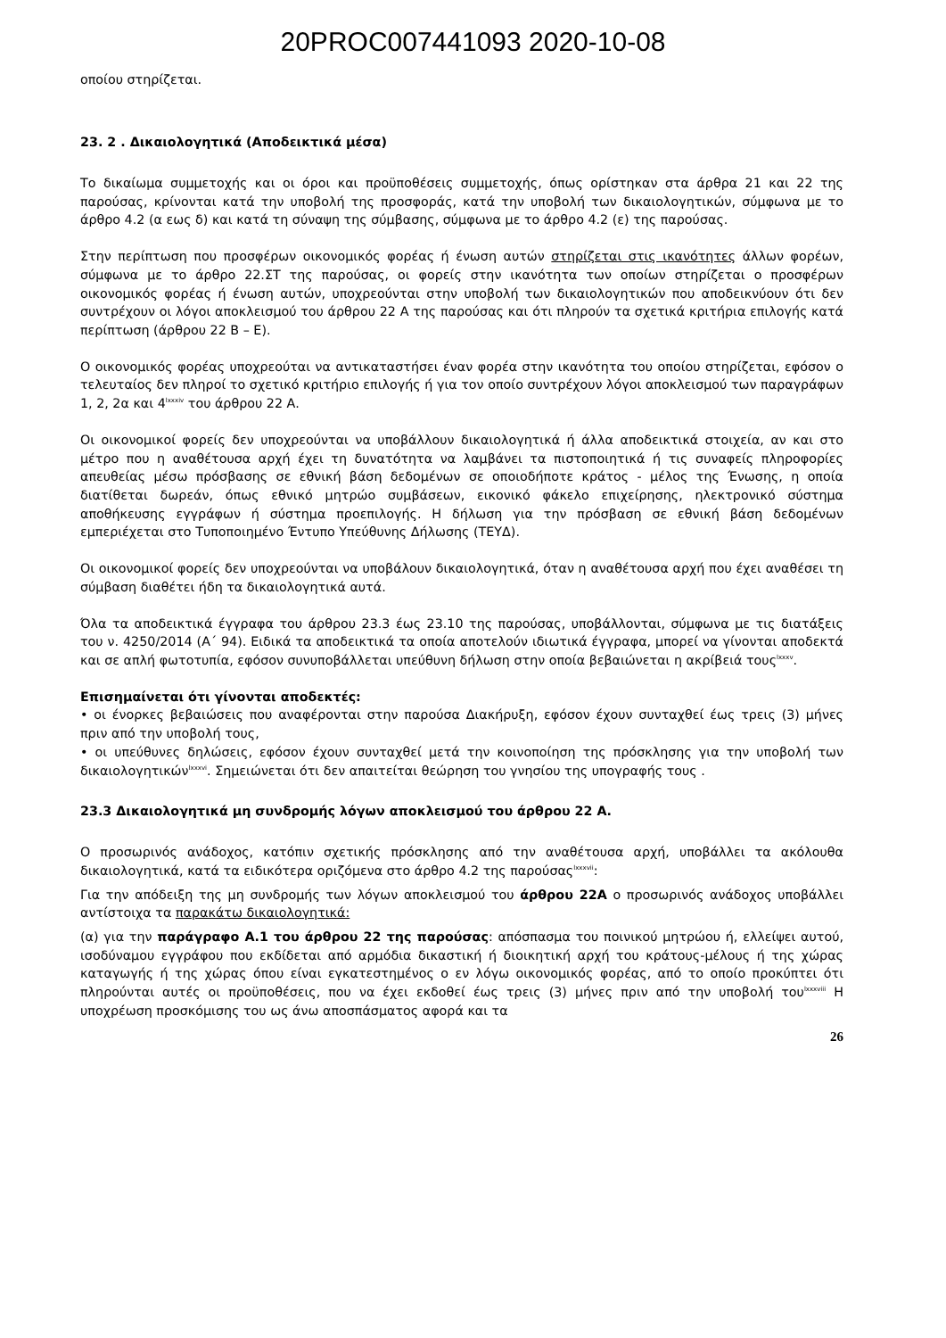20PROC007441093 2020-10-08
οποίου στηρίζεται.
23. 2 . Δικαιολογητικά (Αποδεικτικά μέσα)
Το δικαίωμα συμμετοχής και οι όροι και προϋποθέσεις συμμετοχής, όπως ορίστηκαν στα άρθρα 21 και 22 της παρούσας, κρίνονται κατά την υποβολή της προσφοράς, κατά την υποβολή των δικαιολογητικών, σύμφωνα με το άρθρο 4.2 (α εως δ) και κατά τη σύναψη της σύμβασης, σύμφωνα με το άρθρο 4.2 (ε) της παρούσας.
Στην περίπτωση που προσφέρων οικονομικός φορέας ή ένωση αυτών στηρίζεται στις ικανότητες άλλων φορέων, σύμφωνα με το άρθρο 22.ΣΤ της παρούσας, οι φορείς στην ικανότητα των οποίων στηρίζεται ο προσφέρων οικονομικός φορέας ή ένωση αυτών, υποχρεούνται στην υποβολή των δικαιολογητικών που αποδεικνύουν ότι δεν συντρέχουν οι λόγοι αποκλεισμού του άρθρου 22 Α της παρούσας και ότι πληρούν τα σχετικά κριτήρια επιλογής κατά περίπτωση (άρθρου 22 Β – Ε).
Ο οικονομικός φορέας υποχρεούται να αντικαταστήσει έναν φορέα στην ικανότητα του οποίου στηρίζεται, εφόσον ο τελευταίος δεν πληροί το σχετικό κριτήριο επιλογής ή για τον οποίο συντρέχουν λόγοι αποκλεισμού των παραγράφων 1, 2, 2α και 4<sup>lxxxiv</sup> του άρθρου 22 Α.
Οι οικονομικοί φορείς δεν υποχρεούνται να υποβάλλουν δικαιολογητικά ή άλλα αποδεικτικά στοιχεία, αν και στο μέτρο που η αναθέτουσα αρχή έχει τη δυνατότητα να λαμβάνει τα πιστοποιητικά ή τις συναφείς πληροφορίες απευθείας μέσω πρόσβασης σε εθνική βάση δεδομένων σε οποιοδήποτε κράτος - μέλος της Ένωσης, η οποία διατίθεται δωρεάν, όπως εθνικό μητρώο συμβάσεων, εικονικό φάκελο επιχείρησης, ηλεκτρονικό σύστημα αποθήκευσης εγγράφων ή σύστημα προεπιλογής. Η δήλωση για την πρόσβαση σε εθνική βάση δεδομένων εμπεριέχεται στο Τυποποιημένο Έντυπο Υπεύθυνης Δήλωσης (ΤΕΥΔ).
Οι οικονομικοί φορείς δεν υποχρεούνται να υποβάλουν δικαιολογητικά, όταν η αναθέτουσα αρχή που έχει αναθέσει τη σύμβαση διαθέτει ήδη τα δικαιολογητικά αυτά.
Όλα τα αποδεικτικά έγγραφα του άρθρου 23.3 έως 23.10 της παρούσας, υποβάλλονται, σύμφωνα με τις διατάξεις του ν. 4250/2014 (Α΄ 94). Ειδικά τα αποδεικτικά τα οποία αποτελούν ιδιωτικά έγγραφα, μπορεί να γίνονται αποδεκτά και σε απλή φωτοτυπία, εφόσον συνυποβάλλεται υπεύθυνη δήλωση στην οποία βεβαιώνεται η ακρίβειά τους<sup>lxxxv</sup>.
Επισημαίνεται ότι γίνονται αποδεκτές:
• οι ένορκες βεβαιώσεις που αναφέρονται στην παρούσα Διακήρυξη, εφόσον έχουν συνταχθεί έως τρεις (3) μήνες πριν από την υποβολή τους,
• οι υπεύθυνες δηλώσεις, εφόσον έχουν συνταχθεί μετά την κοινοποίηση της πρόσκλησης για την υποβολή των δικαιολογητικών<sup>lxxxvi</sup>. Σημειώνεται ότι δεν απαιτείται θεώρηση του γνησίου της υπογραφής τους .
23.3 Δικαιολογητικά μη συνδρομής λόγων αποκλεισμού του άρθρου 22 Α.
Ο προσωρινός ανάδοχος, κατόπιν σχετικής πρόσκλησης από την αναθέτουσα αρχή, υποβάλλει τα ακόλουθα δικαιολογητικά, κατά τα ειδικότερα οριζόμενα στο άρθρο 4.2 της παρούσας<sup>lxxxvii</sup>:
Για την απόδειξη της μη συνδρομής των λόγων αποκλεισμού του άρθρου 22Α ο προσωρινός ανάδοχος υποβάλλει αντίστοιχα τα παρακάτω δικαιολογητικά:
(α) για την παράγραφο Α.1 του άρθρου 22 της παρούσας: απόσπασμα του ποινικού μητρώου ή, ελλείψει αυτού, ισοδύναμου εγγράφου που εκδίδεται από αρμόδια δικαστική ή διοικητική αρχή του κράτους-μέλους ή της χώρας καταγωγής ή της χώρας όπου είναι εγκατεστημένος ο εν λόγω οικονομικός φορέας, από το οποίο προκύπτει ότι πληρούνται αυτές οι προϋποθέσεις, που να έχει εκδοθεί έως τρεις (3) μήνες πριν από την υποβολή του<sup>lxxxviii</sup> Η υποχρέωση προσκόμισης του ως άνω αποσπάσματος αφορά και τα
26